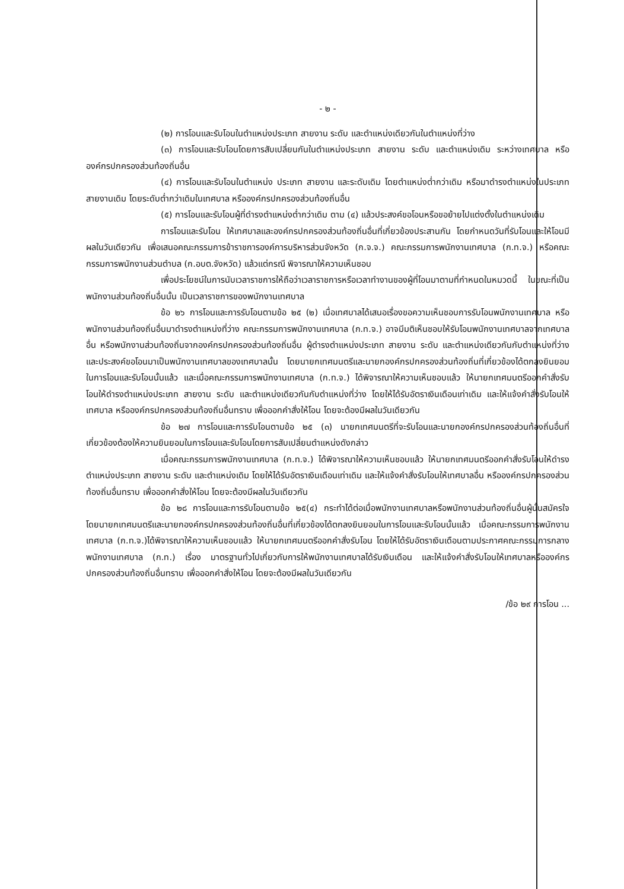- ๒ -
(๒) การโอนและรับโอนในตำแหน่งประเภท สายงาน ระดับ และตำแหน่งเดียวกันในตำแหน่งที่ว่าง
(๓) การโอนและรับโอนโดยการสับเปลี่ยนกันในตำแหน่งประเภท สายงาน ระดับ และตำแหน่งเดิม ระหว่างเทศบาล หรือองค์กรปกครองส่วนท้องถิ่นอื่น
(๔) การโอนและรับโอนในตำแหน่ง ประเภท สายงาน และระดับเดิม โดยตำแหน่งต่ำกว่าเดิม หรือมาดำรงตำแหน่งในประเภท สายงานเดิม โดยระดับต่ำกว่าเดิมในเทศบาล หรือองค์กรปกครองส่วนท้องถิ่นอื่น
(๕) การโอนและรับโอนผู้ที่ดำรงตำแหน่งต่ำกว่าเดิม ตาม (๔) แล้วประสงค์ขอโอนหรือขอย้ายไปแต่งตั้งในตำแหน่งเดิม
การโอนและรับโอน ให้เทศบาลและองค์กรปกครองส่วนท้องถิ่นอื่นที่เกี่ยวข้องประสานกัน โดยกำหนดวันที่รับโอนและให้โอนมีผลในวันเดียวกัน เพื่อเสนอคณะกรรมการข้าราชการองค์การบริหารส่วนจังหวัด (ก.จ.จ.) คณะกรรมการพนักงานเทศบาล (ก.ท.จ.) หรือคณะกรรมการพนักงานส่วนตำบล (ก.อบต.จังหวัด) แล้วแต่กรณี พิจารณาให้ความเห็นชอบ
เพื่อประโยชน์ในการนับเวลาราชการให้ถือว่าเวลาราชการหรือเวลาทำงานของผู้ที่โอนมาตามที่กำหนดในหมวดนี้ ในขณะที่เป็นพนักงานส่วนท้องถิ่นอื่นนั้น เป็นเวลาราชการของพนักงานเทศบาล
ข้อ ๒๖ การโอนและการรับโอนตามข้อ ๒๕ (๒) เมื่อเทศบาลได้เสนอเรื่องขอความเห็นชอบการรับโอนพนักงานเทศบาล หรือพนักงานส่วนท้องถิ่นอื่นมาดำรงตำแหน่งที่ว่าง คณะกรรมการพนักงานเทศบาล (ก.ท.จ.) อาจมีมติเห็นชอบให้รับโอนพนักงานเทศบาลจากเทศบาลอื่น หรือพนักงานส่วนท้องถิ่นจากองค์กรปกครองส่วนท้องถิ่นอื่น ผู้ดำรงตำแหน่งประเภท สายงาน ระดับ และตำแหน่งเดียวกันกับตำแหน่งที่ว่างและประสงค์ขอโอนมาเป็นพนักงานเทศบาลของเทศบาลนั้น โดยนายกเทศมนตรีและนายกองค์กรปกครองส่วนท้องถิ่นที่เกี่ยวข้องได้ตกลงยินยอมในการโอนและรับโอนนั้นแล้ว และเมื่อคณะกรรมการพนักงานเทศบาล (ก.ท.จ.) ได้พิจารณาให้ความเห็นชอบแล้ว ให้นายกเทศมนตรีออกคำสั่งรับโอนให้ดำรงตำแหน่งประเภท สายงาน ระดับ และตำแหน่งเดียวกันกับตำแหน่งที่ว่าง โดยให้ได้รับอัตราเงินเดือนเท่าเดิม และให้แจ้งคำสั่งรับโอนให้เทศบาล หรือองค์กรปกครองส่วนท้องถิ่นอื่นทราบ เพื่อออกคำสั่งให้โอน โดยจะต้องมีผลในวันเดียวกัน
ข้อ ๒๗ การโอนและการรับโอนตามข้อ ๒๕ (๓) นายกเทศมนตรีที่จะรับโอนและนายกองค์กรปกครองส่วนท้องถิ่นอื่นที่เกี่ยวข้องต้องให้ความยินยอมในการโอนและรับโอนโดยการสับเปลี่ยนตำแหน่งดังกล่าว
เมื่อคณะกรรมการพนักงานเทศบาล (ก.ท.จ.) ได้พิจารณาให้ความเห็นชอบแล้ว ให้นายกเทศมนตรีออกคำสั่งรับโอนให้ดำรงตำแหน่งประเภท สายงาน ระดับ และตำแหน่งเดิม โดยให้ได้รับอัตราเงินเดือนเท่าเดิม และให้แจ้งคำสั่งรับโอนให้เทศบาลอื่น หรือองค์กรปกครองส่วนท้องถิ่นอื่นทราบ เพื่อออกคำสั่งให้โอน โดยจะต้องมีผลในวันเดียวกัน
ข้อ ๒๘ การโอนและการรับโอนตามข้อ ๒๕(๔) กระทำได้ต่อเมื่อพนักงานเทศบาลหรือพนักงานส่วนท้องถิ่นอื่นผู้นั้นสมัครใจ โดยนายกเทศมนตรีและนายกองค์กรปกครองส่วนท้องถิ่นอื่นที่เกี่ยวข้องได้ตกลงยินยอมในการโอนและรับโอนนั้นแล้ว เมื่อคณะกรรมการพนักงานเทศบาล (ก.ท.จ.)ได้พิจารณาให้ความเห็นชอบแล้ว ให้นายกเทศมนตรีออกคำสั่งรับโอน โดยให้ได้รับอัตราเงินเดือนตามประกาศคณะกรรมการกลางพนักงานเทศบาล (ก.ท.) เรื่อง มาตรฐานทั่วไปเกี่ยวกับการให้พนักงานเทศบาลได้รับเงินเดือน และให้แจ้งคำสั่งรับโอนให้เทศบาลหรือองค์กรปกครองส่วนท้องถิ่นอื่นทราบ เพื่อออกคำสั่งให้โอน โดยจะต้องมีผลในวันเดียวกัน
/ข้อ ๒๙ การโอน ...